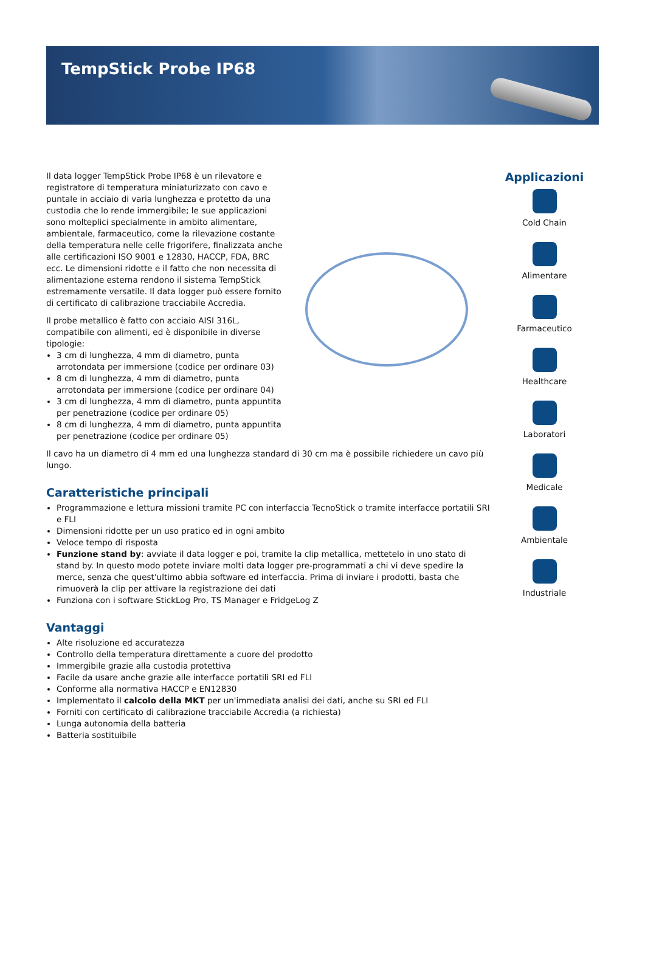TempStick Probe IP68
Il data logger TempStick Probe IP68 è un rilevatore e registratore di temperatura miniaturizzato con cavo e puntale in acciaio di varia lunghezza e protetto da una custodia che lo rende immergibile; le sue applicazioni sono molteplici specialmente in ambito alimentare, ambientale, farmaceutico, come la rilevazione costante della temperatura nelle celle frigorifere, finalizzata anche alle certificazioni ISO 9001 e 12830, HACCP, FDA, BRC ecc. Le dimensioni ridotte e il fatto che non necessita di alimentazione esterna rendono il sistema TempStick estremamente versatile. Il data logger può essere fornito di certificato di calibrazione tracciabile Accredia.
Il probe metallico è fatto con acciaio AISI 316L, compatibile con alimenti, ed è disponibile in diverse tipologie:
3 cm di lunghezza, 4 mm di diametro, punta arrotondata per immersione (codice per ordinare 03)
8 cm di lunghezza, 4 mm di diametro, punta arrotondata per immersione (codice per ordinare 04)
3 cm di lunghezza, 4 mm di diametro, punta appuntita per penetrazione (codice per ordinare 05)
8 cm di lunghezza, 4 mm di diametro, punta appuntita per penetrazione (codice per ordinare 05)
Il cavo ha un diametro di 4 mm ed una lunghezza standard di 30 cm ma è possibile richiedere un cavo più lungo.
Caratteristiche principali
Programmazione e lettura missioni tramite PC con interfaccia TecnoStick o tramite interfacce portatili SRI e FLI
Dimensioni ridotte per un uso pratico ed in ogni ambito
Veloce tempo di risposta
Funzione stand by: avviate il data logger e poi, tramite la clip metallica, mettetelo in uno stato di stand by. In questo modo potete inviare molti data logger pre-programmati a chi vi deve spedire la merce, senza che quest'ultimo abbia software ed interfaccia. Prima di inviare i prodotti, basta che rimuoverà la clip per attivare la registrazione dei dati
Funziona con i software StickLog Pro, TS Manager e FridgeLog Z
Vantaggi
Alte risoluzione ed accuratezza
Controllo della temperatura direttamente a cuore del prodotto
Immergibile grazie alla custodia protettiva
Facile da usare anche grazie alle interfacce portatili SRI ed FLI
Conforme alla normativa HACCP e EN12830
Implementato il calcolo della MKT per un'immediata analisi dei dati, anche su SRI ed FLI
Forniti con certificato di calibrazione tracciabile Accredia (a richiesta)
Lunga autonomia della batteria
Batteria sostituibile
Applicazioni
Cold Chain
Alimentare
Farmaceutico
Healthcare
Laboratori
Medicale
Ambientale
Industriale